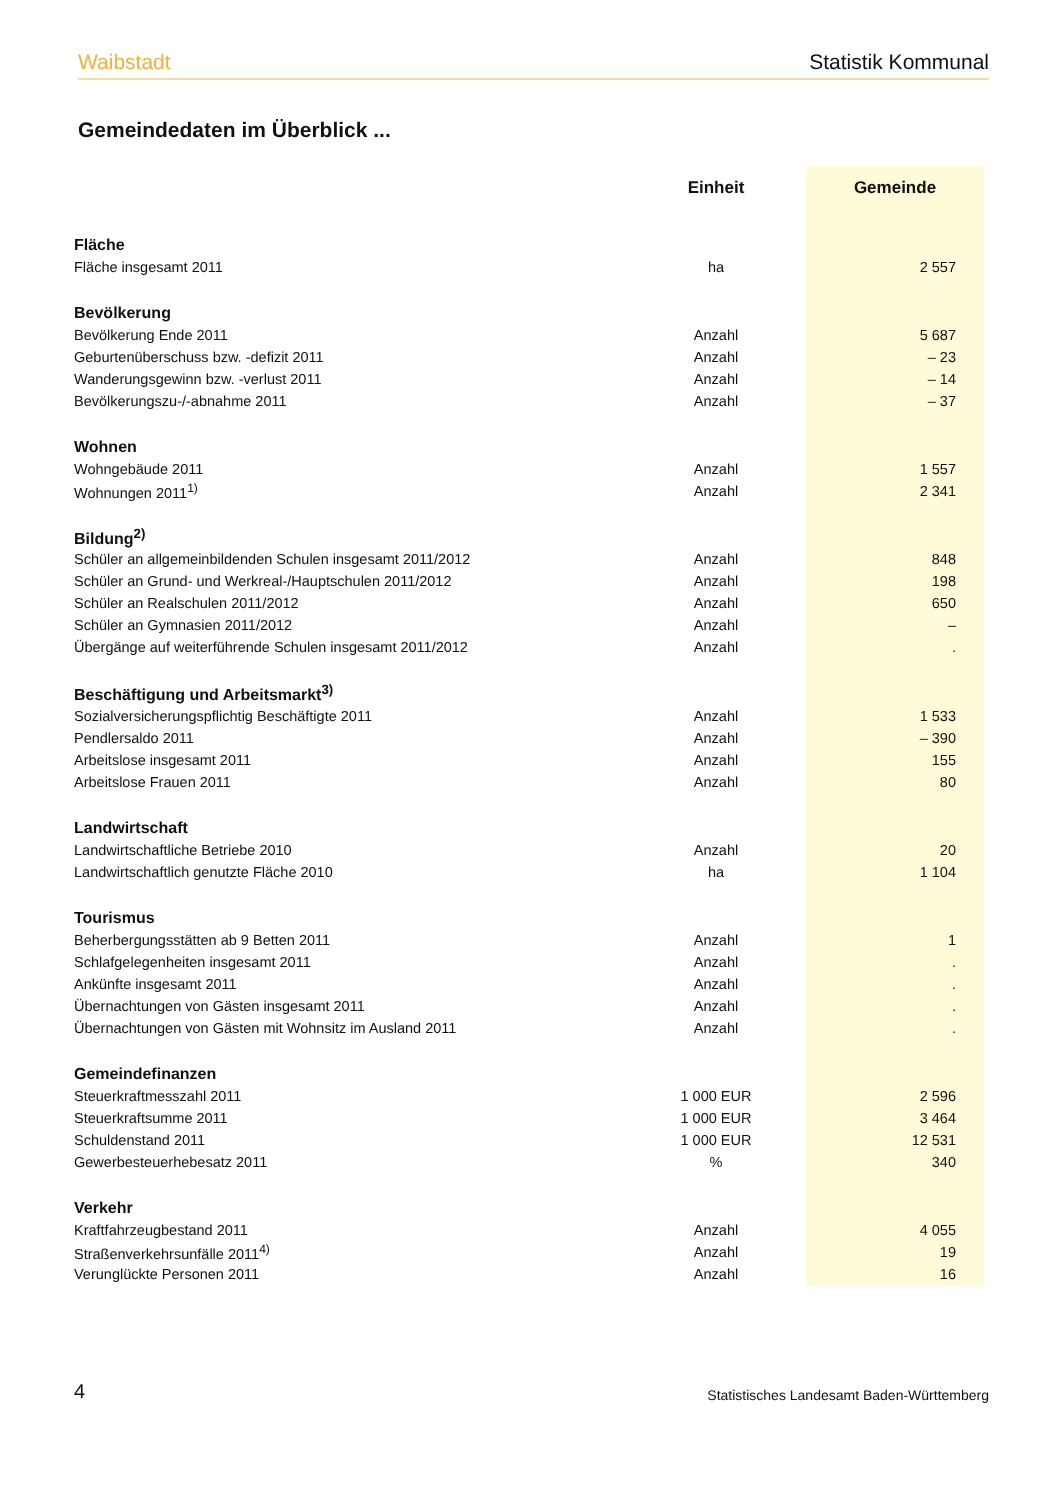Waibstadt Statistik Kommunal
Gemeindedaten im Überblick ...
| | Einheit | Gemeinde |
| --- | --- | --- |
| Fläche | | |
| Fläche insgesamt 2011 | ha | 2 557 |
| Bevölkerung | | |
| Bevölkerung Ende 2011 | Anzahl | 5 687 |
| Geburtenüberschuss bzw. -defizit 2011 | Anzahl | – 23 |
| Wanderungsgewinn bzw. -verlust 2011 | Anzahl | – 14 |
| Bevölkerungszu-/-abnahme 2011 | Anzahl | – 37 |
| Wohnen | | |
| Wohngebäude 2011 | Anzahl | 1 557 |
| Wohnungen 2011<sup>1)</sup> | Anzahl | 2 341 |
| Bildung<sup>2)</sup> | | |
| Schüler an allgemeinbildenden Schulen insgesamt 2011/2012 | Anzahl | 848 |
| Schüler an Grund- und Werkreal-/Hauptschulen 2011/2012 | Anzahl | 198 |
| Schüler an Realschulen 2011/2012 | Anzahl | 650 |
| Schüler an Gymnasien 2011/2012 | Anzahl | – |
| Übergänge auf weiterführende Schulen insgesamt 2011/2012 | Anzahl | . |
| Beschäftigung und Arbeitsmarkt<sup>3)</sup> | | |
| Sozialversicherungspflichtig Beschäftigte 2011 | Anzahl | 1 533 |
| Pendlersaldo 2011 | Anzahl | – 390 |
| Arbeitslose insgesamt 2011 | Anzahl | 155 |
| Arbeitslose Frauen 2011 | Anzahl | 80 |
| Landwirtschaft | | |
| Landwirtschaftliche Betriebe 2010 | Anzahl | 20 |
| Landwirtschaftlich genutzte Fläche 2010 | ha | 1 104 |
| Tourismus | | |
| Beherbergungsstätten ab 9 Betten 2011 | Anzahl | 1 |
| Schlafgelegenheiten insgesamt 2011 | Anzahl | . |
| Ankünfte insgesamt 2011 | Anzahl | . |
| Übernachtungen von Gästen insgesamt 2011 | Anzahl | . |
| Übernachtungen von Gästen mit Wohnsitz im Ausland 2011 | Anzahl | . |
| Gemeindefinanzen | | |
| Steuerkraftmesszahl 2011 | 1 000 EUR | 2 596 |
| Steuerkraftsumme 2011 | 1 000 EUR | 3 464 |
| Schuldenstand 2011 | 1 000 EUR | 12 531 |
| Gewerbesteuerhebesatz 2011 | % | 340 |
| Verkehr | | |
| Kraftfahrzeugbestand 2011 | Anzahl | 4 055 |
| Straßenverkehrsunfälle 2011<sup>4)</sup> | Anzahl | 19 |
| Verunglückte Personen 2011 | Anzahl | 16 |
4 Statistisches Landesamt Baden-Württemberg